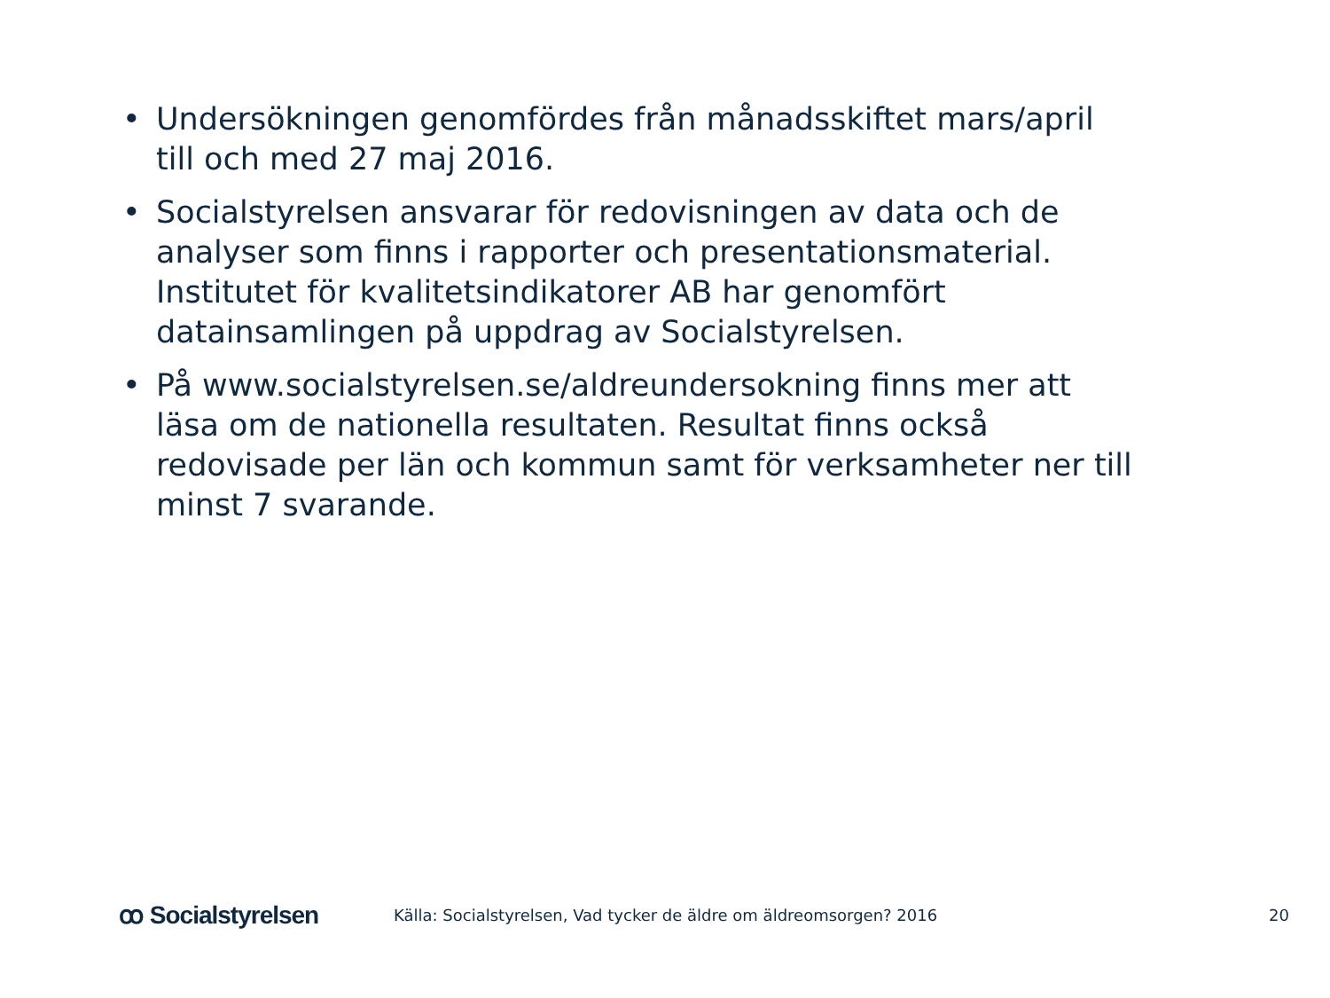• Undersökningen genomfördes från månadsskiftet mars/april till och med 27 maj 2016.
• Socialstyrelsen ansvarar för redovisningen av data och de analyser som finns i rapporter och presentationsmaterial. Institutet för kvalitetsindikatorer AB har genomfört datainsamlingen på uppdrag av Socialstyrelsen.
• På www.socialstyrelsen.se/aldreundersokning finns mer att läsa om de nationella resultaten. Resultat finns också redovisade per län och kommun samt för verksamheter ner till minst 7 svarande.
ꝏ Socialstyrelsen
Källa: Socialstyrelsen, Vad tycker de äldre om äldreomsorgen? 2016
20